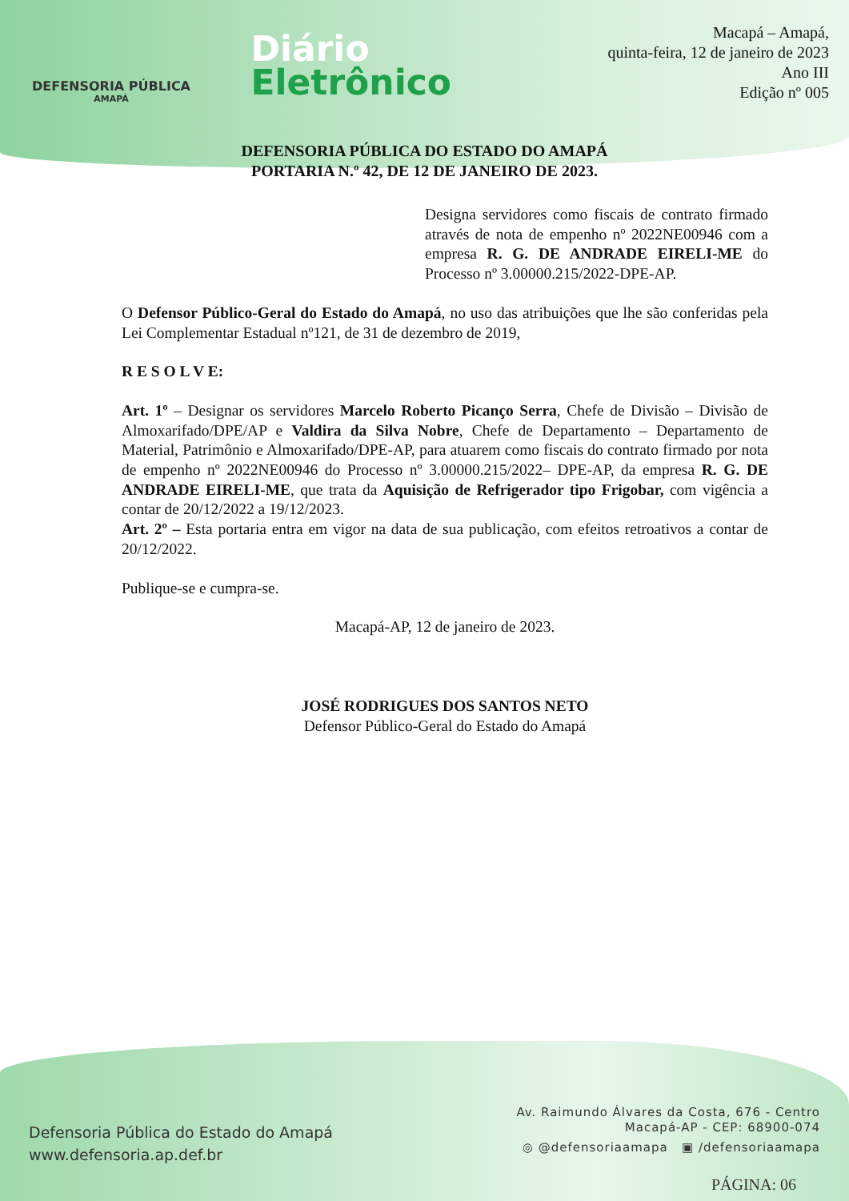DEFENSORIA PÚBLICA
AMAPÁ
Diário
Eletrônico
Macapá – Amapá,
quinta-feira, 12 de janeiro de 2023
Ano III
Edição nº 005
DEFENSORIA PÚBLICA DO ESTADO DO AMAPÁ
PORTARIA N.º 42, DE 12 DE JANEIRO DE 2023.
Designa servidores como fiscais de contrato firmado através de nota de empenho nº 2022NE00946 com a empresa R. G. DE ANDRADE EIRELI-ME do Processo nº 3.00000.215/2022-DPE-AP.
O Defensor Público-Geral do Estado do Amapá, no uso das atribuições que lhe são conferidas pela Lei Complementar Estadual nº121, de 31 de dezembro de 2019,
R E S O L V E:
Art. 1º – Designar os servidores Marcelo Roberto Picanço Serra, Chefe de Divisão – Divisão de Almoxarifado/DPE/AP e Valdira da Silva Nobre, Chefe de Departamento – Departamento de Material, Patrimônio e Almoxarifado/DPE-AP, para atuarem como fiscais do contrato firmado por nota de empenho nº 2022NE00946 do Processo nº 3.00000.215/2022– DPE-AP, da empresa R. G. DE ANDRADE EIRELI-ME, que trata da Aquisição de Refrigerador tipo Frigobar, com vigência a contar de 20/12/2022 a 19/12/2023.
Art. 2º – Esta portaria entra em vigor na data de sua publicação, com efeitos retroativos a contar de 20/12/2022.
Publique-se e cumpra-se.
Macapá-AP, 12 de janeiro de 2023.
JOSÉ RODRIGUES DOS SANTOS NETO
Defensor Público-Geral do Estado do Amapá
Defensoria Pública do Estado do Amapá
www.defensoria.ap.def.br
Av. Raimundo Álvares da Costa, 676 - Centro
Macapá-AP - CEP: 68900-074
◎ @defensoriaamapa ▣ /defensoriaamapa
PÁGINA: 06